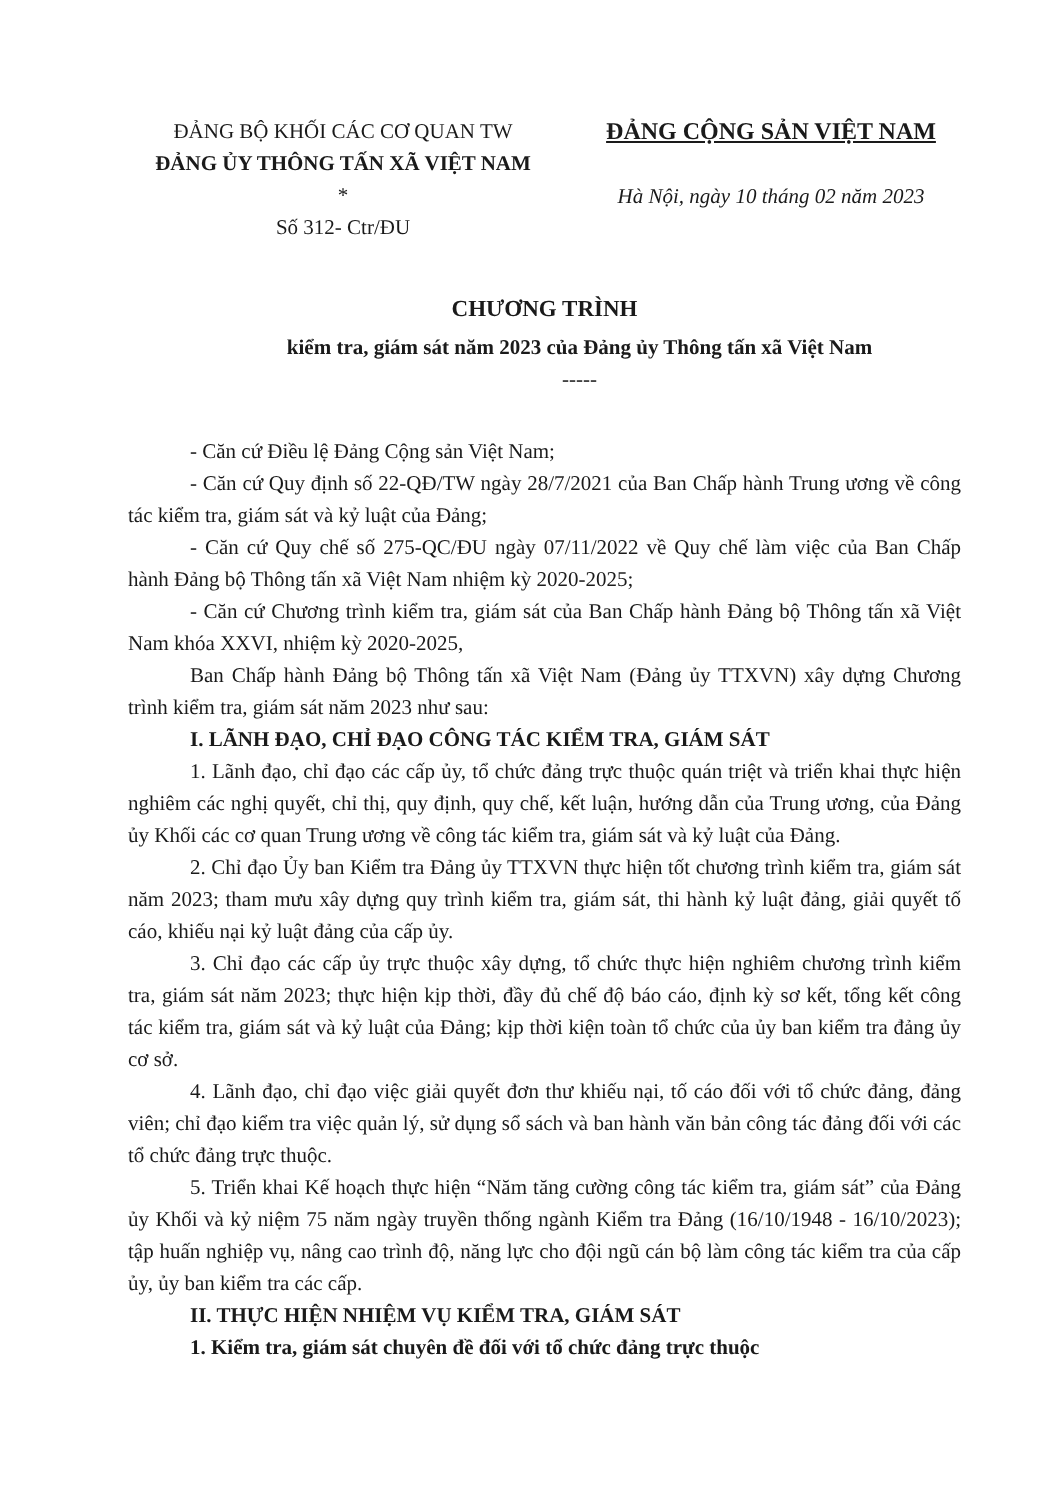ĐẢNG BỘ KHỐI CÁC CƠ QUAN TW
ĐẢNG ỦY THÔNG TẤN XÃ VIỆT NAM
*
Số 312- Ctr/ĐU
ĐẢNG CỘNG SẢN VIỆT NAM
Hà Nội, ngày 10 tháng 02 năm 2023
CHƯƠNG TRÌNH
kiểm tra, giám sát năm 2023 của Đảng ủy Thông tấn xã Việt Nam
-----
- Căn cứ Điều lệ Đảng Cộng sản Việt Nam;
- Căn cứ Quy định số 22-QĐ/TW ngày 28/7/2021 của Ban Chấp hành Trung ương về công tác kiểm tra, giám sát và kỷ luật của Đảng;
- Căn cứ Quy chế số 275-QC/ĐU ngày 07/11/2022 về Quy chế làm việc của Ban Chấp hành Đảng bộ Thông tấn xã Việt Nam nhiệm kỳ 2020-2025;
- Căn cứ Chương trình kiểm tra, giám sát của Ban Chấp hành Đảng bộ Thông tấn xã Việt Nam khóa XXVI, nhiệm kỳ 2020-2025,
Ban Chấp hành Đảng bộ Thông tấn xã Việt Nam (Đảng ủy TTXVN) xây dựng Chương trình kiểm tra, giám sát năm 2023 như sau:
I. LÃNH ĐẠO, CHỈ ĐẠO CÔNG TÁC KIỂM TRA, GIÁM SÁT
1. Lãnh đạo, chỉ đạo các cấp ủy, tổ chức đảng trực thuộc quán triệt và triển khai thực hiện nghiêm các nghị quyết, chỉ thị, quy định, quy chế, kết luận, hướng dẫn của Trung ương, của Đảng ủy Khối các cơ quan Trung ương về công tác kiểm tra, giám sát và kỷ luật của Đảng.
2. Chỉ đạo Ủy ban Kiểm tra Đảng ủy TTXVN thực hiện tốt chương trình kiểm tra, giám sát năm 2023; tham mưu xây dựng quy trình kiểm tra, giám sát, thi hành kỷ luật đảng, giải quyết tố cáo, khiếu nại kỷ luật đảng của cấp ủy.
3. Chỉ đạo các cấp ủy trực thuộc xây dựng, tổ chức thực hiện nghiêm chương trình kiểm tra, giám sát năm 2023; thực hiện kịp thời, đầy đủ chế độ báo cáo, định kỳ sơ kết, tổng kết công tác kiểm tra, giám sát và kỷ luật của Đảng; kịp thời kiện toàn tổ chức của ủy ban kiểm tra đảng ủy cơ sở.
4. Lãnh đạo, chỉ đạo việc giải quyết đơn thư khiếu nại, tố cáo đối với tổ chức đảng, đảng viên; chỉ đạo kiểm tra việc quản lý, sử dụng sổ sách và ban hành văn bản công tác đảng đối với các tổ chức đảng trực thuộc.
5. Triển khai Kế hoạch thực hiện “Năm tăng cường công tác kiểm tra, giám sát” của Đảng ủy Khối và kỷ niệm 75 năm ngày truyền thống ngành Kiểm tra Đảng (16/10/1948 - 16/10/2023); tập huấn nghiệp vụ, nâng cao trình độ, năng lực cho đội ngũ cán bộ làm công tác kiểm tra của cấp ủy, ủy ban kiểm tra các cấp.
II. THỰC HIỆN NHIỆM VỤ KIỂM TRA, GIÁM SÁT
1. Kiểm tra, giám sát chuyên đề đối với tổ chức đảng trực thuộc